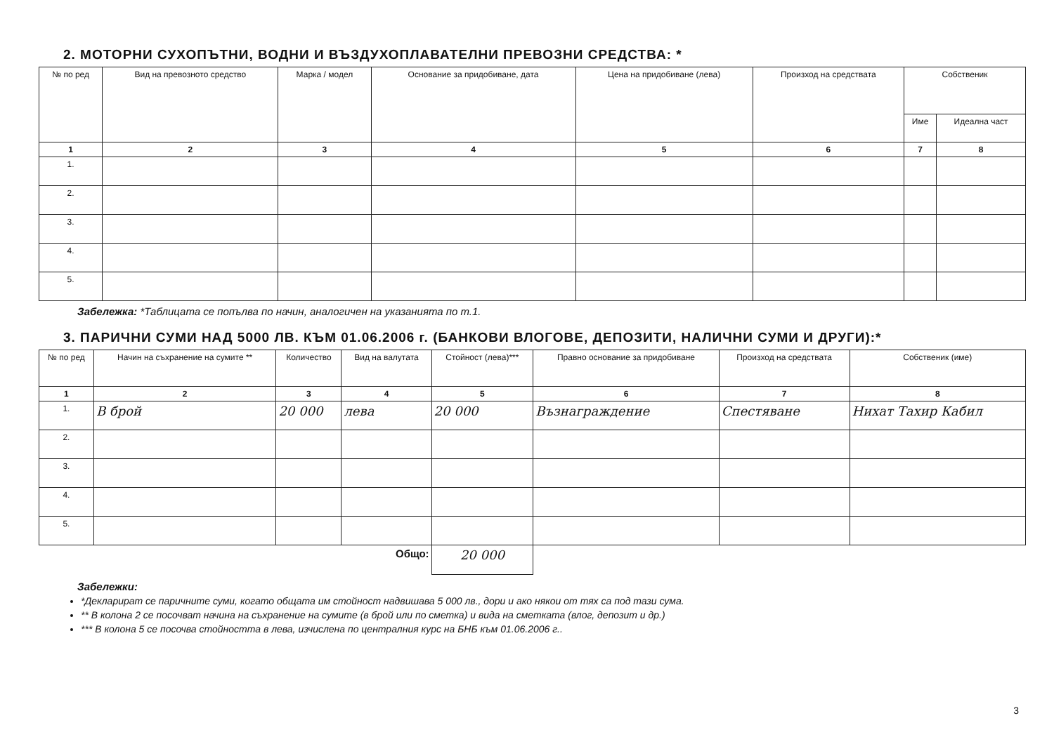2. МОТОРНИ СУХОПЪТНИ, ВОДНИ И ВЪЗДУХОПЛАВАТЕЛНИ ПРЕВОЗНИ СРЕДСТВА: *
| № по ред | Вид на превозното средство | Марка / модел | Основание за придобиване, дата | Цена на придобиване (лева) | Произход на средствата | Собственик | |
| --- | --- | --- | --- | --- | --- | --- | --- |
| | | | | | | Име | Идеална част |
| 1 | 2 | 3 | 4 | 5 | 6 | 7 | 8 |
| 1. | | | | | | | |
| 2. | | | | | | | |
| 3. | | | | | | | |
| 4. | | | | | | | |
| 5. | | | | | | | |
Забележка: *Таблицата се попълва по начин, аналогичен на указанията по т.1.
3. ПАРИЧНИ СУМИ НАД 5000 ЛВ. КЪМ 01.06.2006 г. (БАНКОВИ ВЛОГОВЕ, ДЕПОЗИТИ, НАЛИЧНИ СУМИ И ДРУГИ):*
| № по ред | Начин на съхранение на сумите ** | Количество | Вид на валутата | Стойност (лева)*** | Правно основание за придобиване | Произход на средствата | Собственик (име) |
| --- | --- | --- | --- | --- | --- | --- | --- |
| 1 | 2 | 3 | 4 | 5 | 6 | 7 | 8 |
| 1. | В брой | 20 000 | лева | 20 000 | Възнаграждение | Спестяване | Нихат Тахир Кабил |
| 2. | | | | | | | |
| 3. | | | | | | | |
| 4. | | | | | | | |
| 5. | | | | | | | |
| Общо: | | | | 20 000 | | | |
Забележки:
*Декларират се паричните суми, когато общата им стойност надвишава 5 000 лв., дори и ако някои от тях са под тази сума.
** В колона 2 се посочват начина на съхранение на сумите (в брой или по сметка) и вида на сметката (влог, депозит и др.)
*** В колона 5 се посочва стойността в лева, изчислена по централния курс на БНБ към 01.06.2006 г..
3